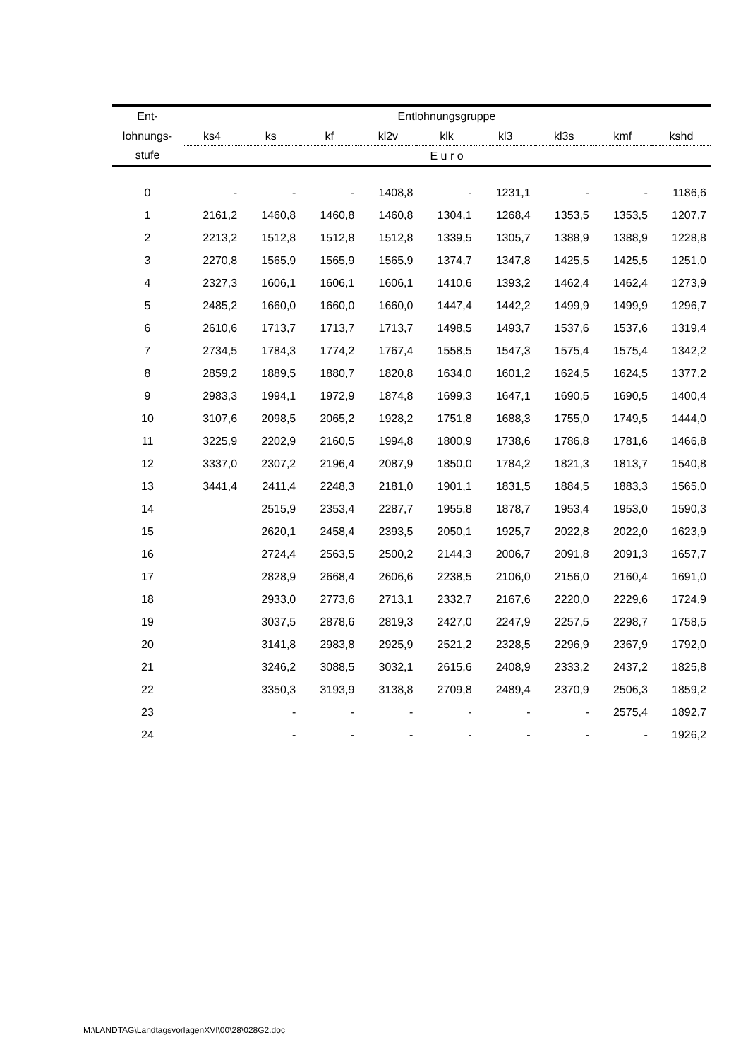| Ent- | Entlohnungsgruppe | | | | | | | | |
| --- | --- | --- | --- | --- | --- | --- | --- | --- | --- |
| lohnungs- | ks4 | ks | kf | kl2v | klk | kl3 | kl3s | kmf | kshd |
| stufe | E u r o | | | | | | | | |
| 0 | - | - | - | 1408,8 | - | 1231,1 | - | - | 1186,6 |
| 1 | 2161,2 | 1460,8 | 1460,8 | 1460,8 | 1304,1 | 1268,4 | 1353,5 | 1353,5 | 1207,7 |
| 2 | 2213,2 | 1512,8 | 1512,8 | 1512,8 | 1339,5 | 1305,7 | 1388,9 | 1388,9 | 1228,8 |
| 3 | 2270,8 | 1565,9 | 1565,9 | 1565,9 | 1374,7 | 1347,8 | 1425,5 | 1425,5 | 1251,0 |
| 4 | 2327,3 | 1606,1 | 1606,1 | 1606,1 | 1410,6 | 1393,2 | 1462,4 | 1462,4 | 1273,9 |
| 5 | 2485,2 | 1660,0 | 1660,0 | 1660,0 | 1447,4 | 1442,2 | 1499,9 | 1499,9 | 1296,7 |
| 6 | 2610,6 | 1713,7 | 1713,7 | 1713,7 | 1498,5 | 1493,7 | 1537,6 | 1537,6 | 1319,4 |
| 7 | 2734,5 | 1784,3 | 1774,2 | 1767,4 | 1558,5 | 1547,3 | 1575,4 | 1575,4 | 1342,2 |
| 8 | 2859,2 | 1889,5 | 1880,7 | 1820,8 | 1634,0 | 1601,2 | 1624,5 | 1624,5 | 1377,2 |
| 9 | 2983,3 | 1994,1 | 1972,9 | 1874,8 | 1699,3 | 1647,1 | 1690,5 | 1690,5 | 1400,4 |
| 10 | 3107,6 | 2098,5 | 2065,2 | 1928,2 | 1751,8 | 1688,3 | 1755,0 | 1749,5 | 1444,0 |
| 11 | 3225,9 | 2202,9 | 2160,5 | 1994,8 | 1800,9 | 1738,6 | 1786,8 | 1781,6 | 1466,8 |
| 12 | 3337,0 | 2307,2 | 2196,4 | 2087,9 | 1850,0 | 1784,2 | 1821,3 | 1813,7 | 1540,8 |
| 13 | 3441,4 | 2411,4 | 2248,3 | 2181,0 | 1901,1 | 1831,5 | 1884,5 | 1883,3 | 1565,0 |
| 14 | | 2515,9 | 2353,4 | 2287,7 | 1955,8 | 1878,7 | 1953,4 | 1953,0 | 1590,3 |
| 15 | | 2620,1 | 2458,4 | 2393,5 | 2050,1 | 1925,7 | 2022,8 | 2022,0 | 1623,9 |
| 16 | | 2724,4 | 2563,5 | 2500,2 | 2144,3 | 2006,7 | 2091,8 | 2091,3 | 1657,7 |
| 17 | | 2828,9 | 2668,4 | 2606,6 | 2238,5 | 2106,0 | 2156,0 | 2160,4 | 1691,0 |
| 18 | | 2933,0 | 2773,6 | 2713,1 | 2332,7 | 2167,6 | 2220,0 | 2229,6 | 1724,9 |
| 19 | | 3037,5 | 2878,6 | 2819,3 | 2427,0 | 2247,9 | 2257,5 | 2298,7 | 1758,5 |
| 20 | | 3141,8 | 2983,8 | 2925,9 | 2521,2 | 2328,5 | 2296,9 | 2367,9 | 1792,0 |
| 21 | | 3246,2 | 3088,5 | 3032,1 | 2615,6 | 2408,9 | 2333,2 | 2437,2 | 1825,8 |
| 22 | | 3350,3 | 3193,9 | 3138,8 | 2709,8 | 2489,4 | 2370,9 | 2506,3 | 1859,2 |
| 23 | | - | - | - | - | - | - | 2575,4 | 1892,7 |
| 24 | | - | - | - | - | - | - | - | 1926,2 |
M:\LANDTAG\LandtagsvorlagenXVI\00\28\028G2.doc